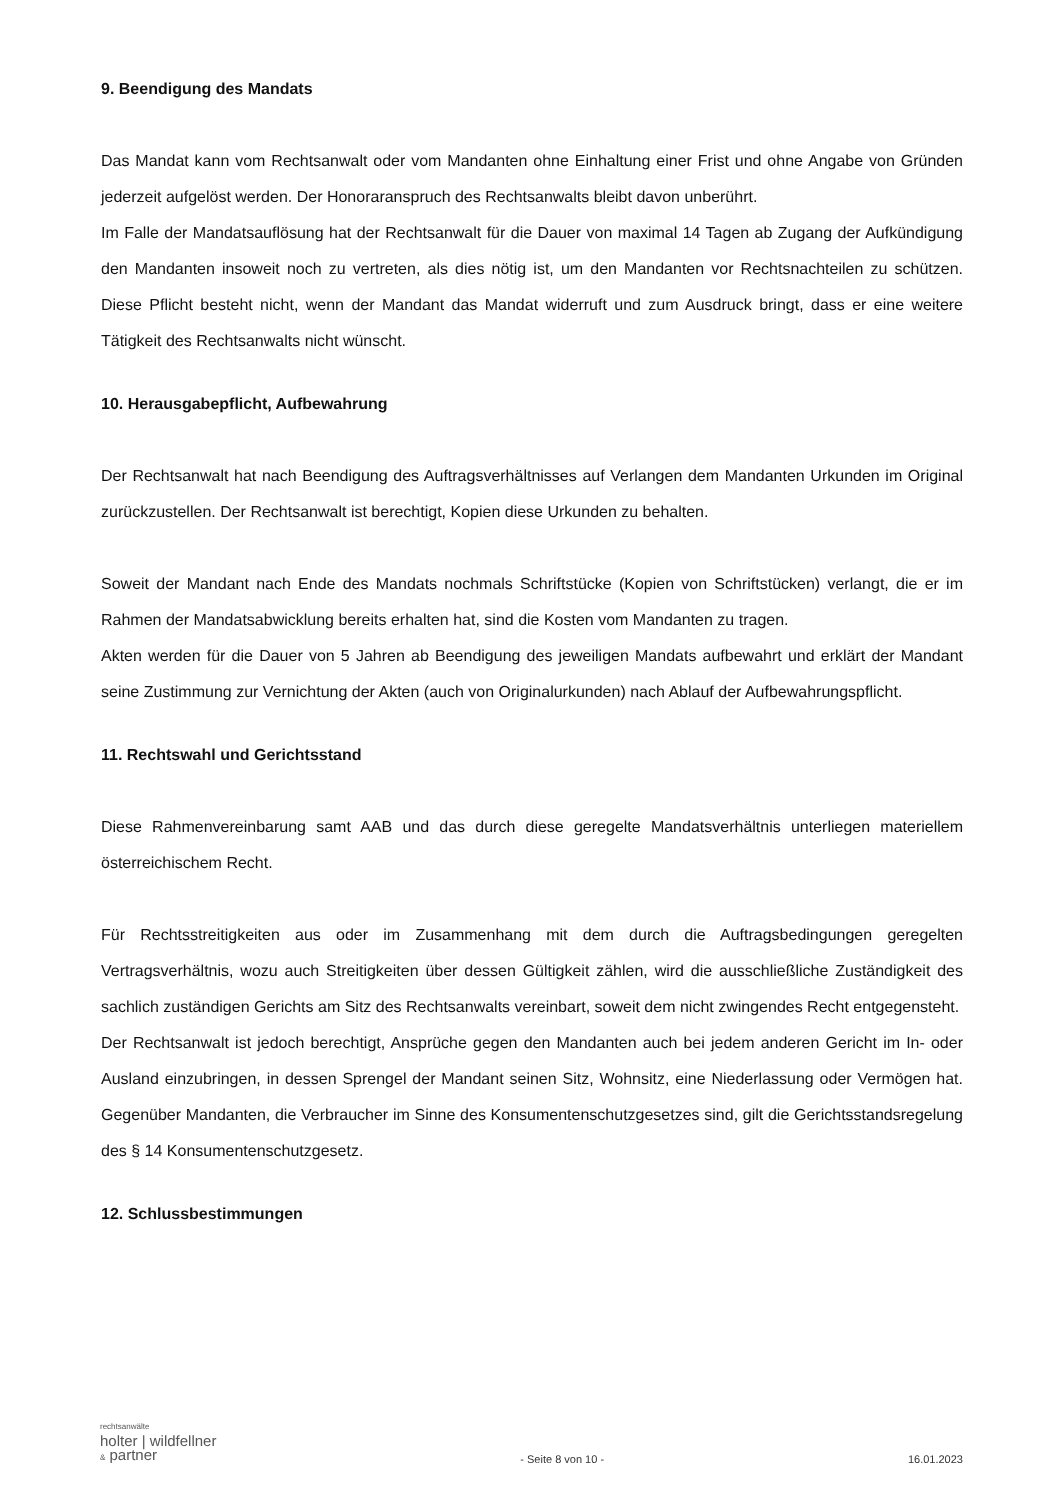9. Beendigung des Mandats
Das Mandat kann vom Rechtsanwalt oder vom Mandanten ohne Einhaltung einer Frist und ohne Angabe von Gründen jederzeit aufgelöst werden. Der Honoraranspruch des Rechtsanwalts bleibt davon unberührt.
Im Falle der Mandatsauflösung hat der Rechtsanwalt für die Dauer von maximal 14 Tagen ab Zugang der Aufkündigung den Mandanten insoweit noch zu vertreten, als dies nötig ist, um den Mandanten vor Rechtsnachteilen zu schützen. Diese Pflicht besteht nicht, wenn der Mandant das Mandat widerruft und zum Ausdruck bringt, dass er eine weitere Tätigkeit des Rechtsanwalts nicht wünscht.
10. Herausgabepflicht, Aufbewahrung
Der Rechtsanwalt hat nach Beendigung des Auftragsverhältnisses auf Verlangen dem Mandanten Urkunden im Original zurückzustellen. Der Rechtsanwalt ist berechtigt, Kopien diese Urkunden zu behalten.
Soweit der Mandant nach Ende des Mandats nochmals Schriftstücke (Kopien von Schriftstücken) verlangt, die er im Rahmen der Mandatsabwicklung bereits erhalten hat, sind die Kosten vom Mandanten zu tragen.
Akten werden für die Dauer von 5 Jahren ab Beendigung des jeweiligen Mandats aufbewahrt und erklärt der Mandant seine Zustimmung zur Vernichtung der Akten (auch von Originalurkunden) nach Ablauf der Aufbewahrungspflicht.
11. Rechtswahl und Gerichtsstand
Diese Rahmenvereinbarung samt AAB und das durch diese geregelte Mandatsverhältnis unterliegen materiellem österreichischem Recht.
Für Rechtsstreitigkeiten aus oder im Zusammenhang mit dem durch die Auftragsbedingungen geregelten Vertragsverhältnis, wozu auch Streitigkeiten über dessen Gültigkeit zählen, wird die ausschließliche Zuständigkeit des sachlich zuständigen Gerichts am Sitz des Rechtsanwalts vereinbart, soweit dem nicht zwingendes Recht entgegensteht.
Der Rechtsanwalt ist jedoch berechtigt, Ansprüche gegen den Mandanten auch bei jedem anderen Gericht im In- oder Ausland einzubringen, in dessen Sprengel der Mandant seinen Sitz, Wohnsitz, eine Niederlassung oder Vermögen hat. Gegenüber Mandanten, die Verbraucher im Sinne des Konsumentenschutzgesetzes sind, gilt die Gerichtsstandsregelung des § 14 Konsumentenschutzgesetz.
12. Schlussbestimmungen
rechtsanwälte
holter | wildfellner
& partner
- Seite 8 von 10 -
16.01.2023